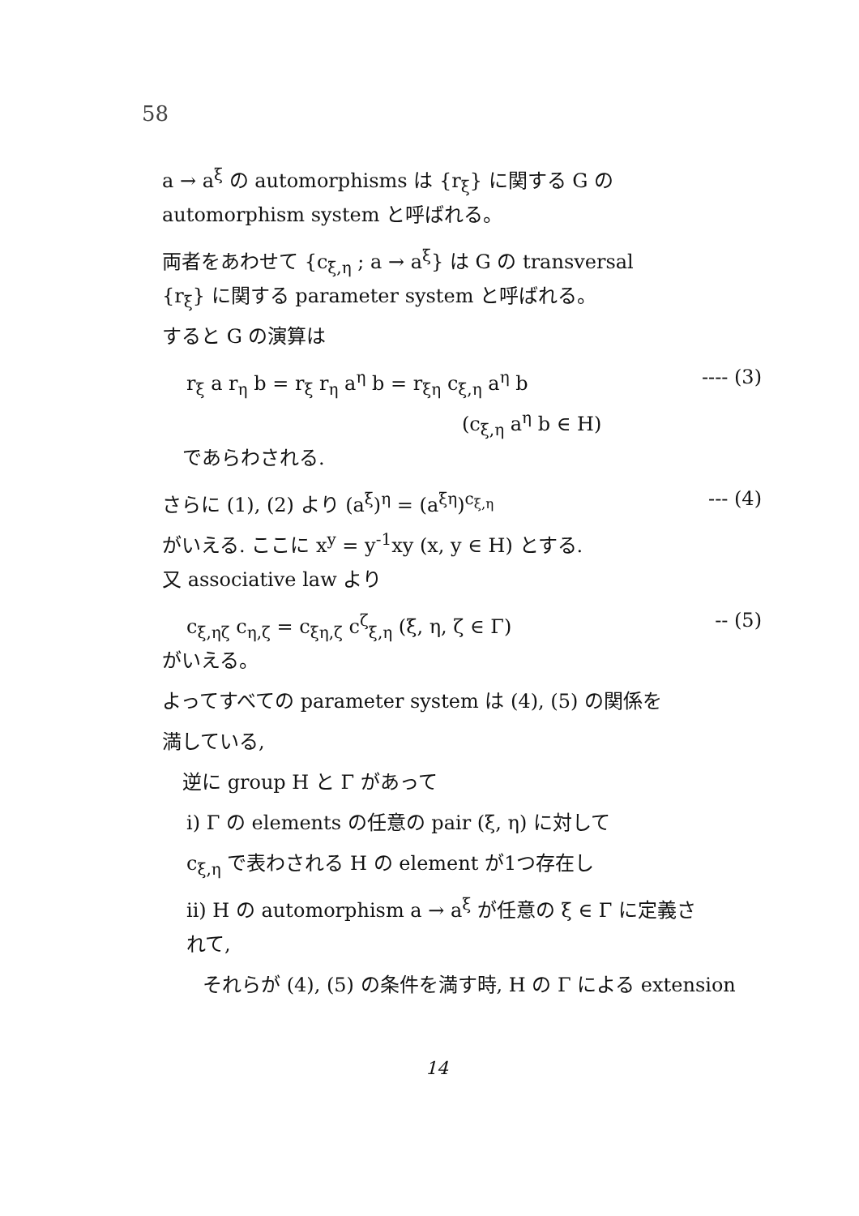58
a → a<sup>ξ</sup> の automorphisms は {r<sub>ξ</sub>} に関する G の
automorphism system と呼ばれる。
両者をあわせて {c<sub>ξ,η</sub> ; a → a<sup>ξ</sup>} は G の transversal
{r<sub>ξ</sub>} に関する parameter system と呼ばれる。
すると G の演算は
r<sub>ξ</sub> a r<sub>η</sub> b = r<sub>ξ</sub> r<sub>η</sub> a<sup>η</sup> b = r<sub>ξη</sub> c<sub>ξ,η</sub> a<sup>η</sup> b ---- (3)
(c<sub>ξ,η</sub> a<sup>η</sup> b ∈ H)
であらわされる.
さらに (1), (2) より (a<sup>ξ</sup>)<sup>η</sup> = (a<sup>ξη</sup>)<sup>c<sub>ξ,η</sub></sup> --- (4)
がいえる. ここに x<sup>y</sup> = y<sup>-1</sup>xy (x, y ∈ H) とする.
又 associative law より
c<sub>ξ,ηζ</sub> c<sub>η,ζ</sub> = c<sub>ξη,ζ</sub> c<sup>ζ</sup><sub>ξ,η</sub> (ξ, η, ζ ∈ Γ) -- (5)
がいえる。
よってすべての parameter system は (4), (5) の関係を
満している,
逆に group H と Γ があって
i) Γ の elements の任意の pair (ξ, η) に対して
c<sub>ξ,η</sub> で表わされる H の element が1つ存在し
ii) H の automorphism a → a<sup>ξ</sup> が任意の ξ ∈ Γ に定義さ
れて,
それらが (4), (5) の条件を満す時, H の Γ による extension
14